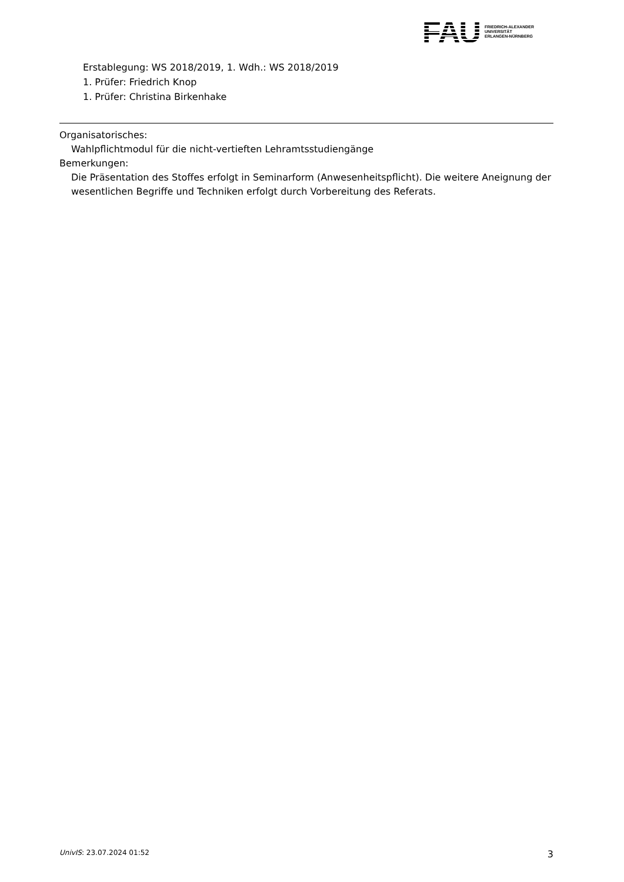FAU
FRIEDRICH-ALEXANDER
UNIVERSITÄT
ERLANGEN-NÜRNBERG
Erstablegung: WS 2018/2019, 1. Wdh.: WS 2018/2019
1. Prüfer: Friedrich Knop
1. Prüfer: Christina Birkenhake
Organisatorisches:
Wahlpflichtmodul für die nicht-vertieften Lehramtsstudiengänge
Bemerkungen:
Die Präsentation des Stoffes erfolgt in Seminarform (Anwesenheitspflicht). Die weitere Aneignung der wesentlichen Begriffe und Techniken erfolgt durch Vorbereitung des Referats.
UnivIS: 23.07.2024 01:52 3